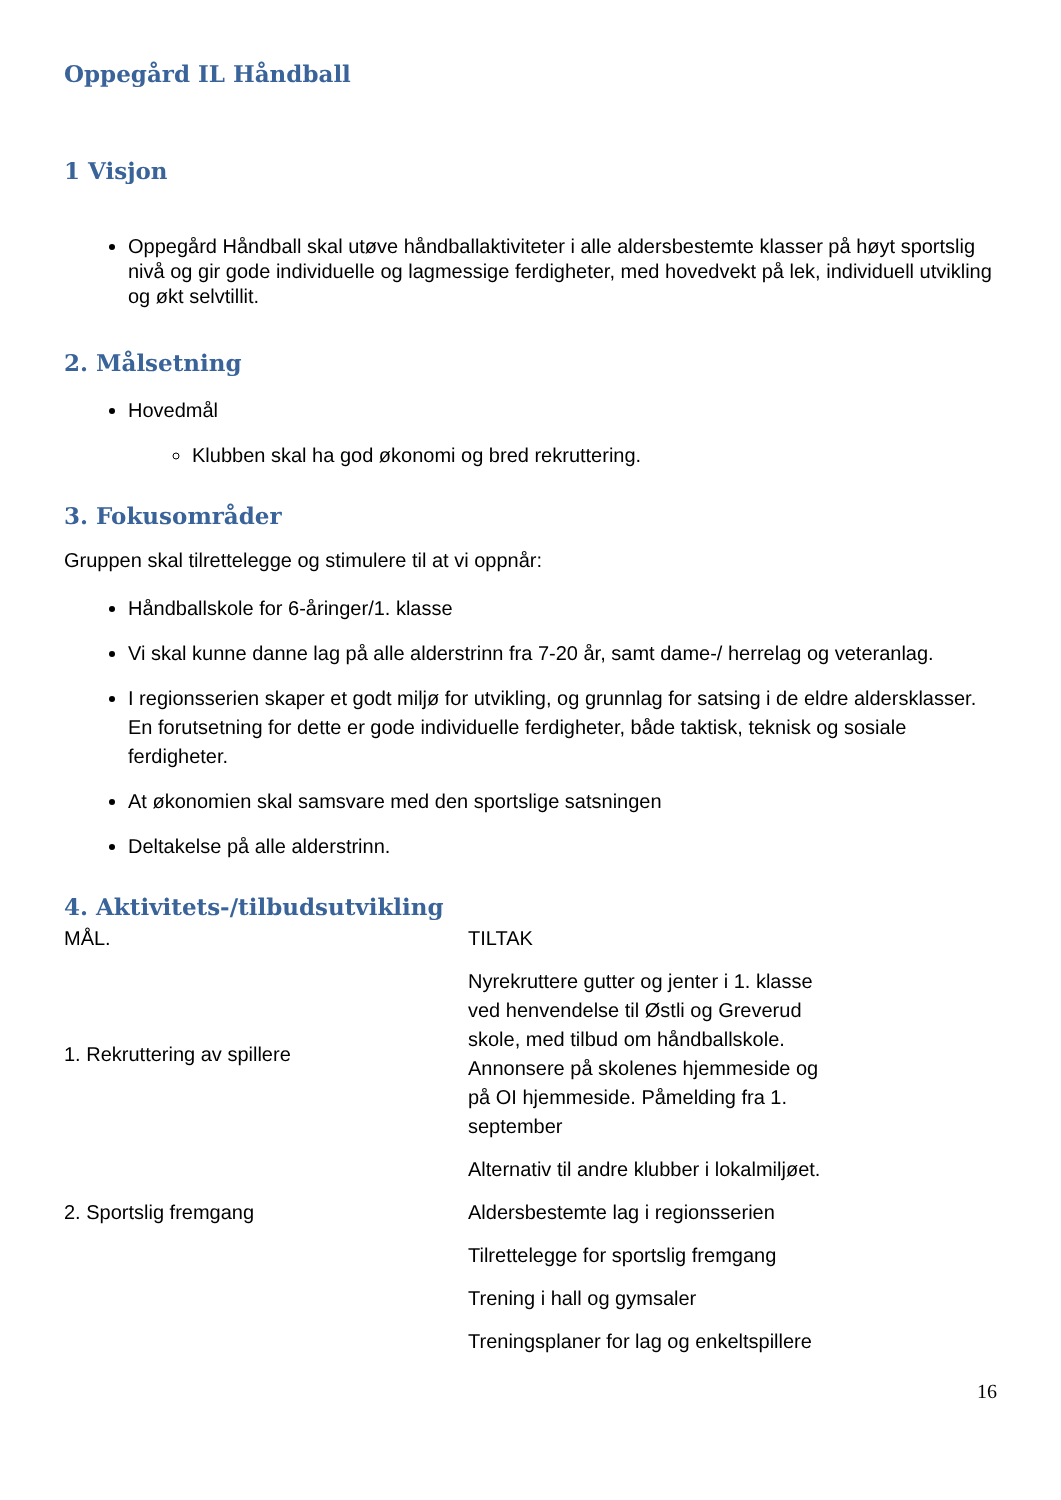Oppegård IL Håndball
1 Visjon
Oppegård Håndball skal utøve håndballaktiviteter i alle aldersbestemte klasser på høyt sportslig nivå og gir gode individuelle og lagmessige ferdigheter, med hovedvekt på lek, individuell utvikling og økt selvtillit.
2. Målsetning
Hovedmål
Klubben skal ha god økonomi og bred rekruttering.
3. Fokusområder
Gruppen skal tilrettelegge og stimulere til at vi oppnår:
Håndballskole for 6-åringer/1. klasse
Vi skal kunne danne lag på alle alderstrinn fra 7-20 år, samt dame-/ herrelag og veteranlag.
I regionsserien skaper et godt miljø for utvikling, og grunnlag for satsing i de eldre aldersklasser. En forutsetning for dette er gode individuelle ferdigheter, både taktisk, teknisk og sosiale ferdigheter.
At økonomien skal samsvare med den sportslige satsningen
Deltakelse på alle alderstrinn.
4. Aktivitets-/tilbudsutvikling
| MÅL. | TILTAK |
| 1. Rekruttering av spillere | Nyrekruttere gutter og jenter i 1. klasse ved henvendelse til Østli og Greverud skole, med tilbud om håndballskole. Annonsere på skolenes hjemmeside og på OI hjemmeside. Påmelding fra 1. september |
| | Alternativ til andre klubber i lokalmiljøet. |
| 2. Sportslig fremgang | Aldersbestemte lag i regionsserien |
| | Tilrettelegge for sportslig fremgang |
| | Trening i hall og gymsaler |
| | Treningsplaner for lag og enkeltspillere |
16